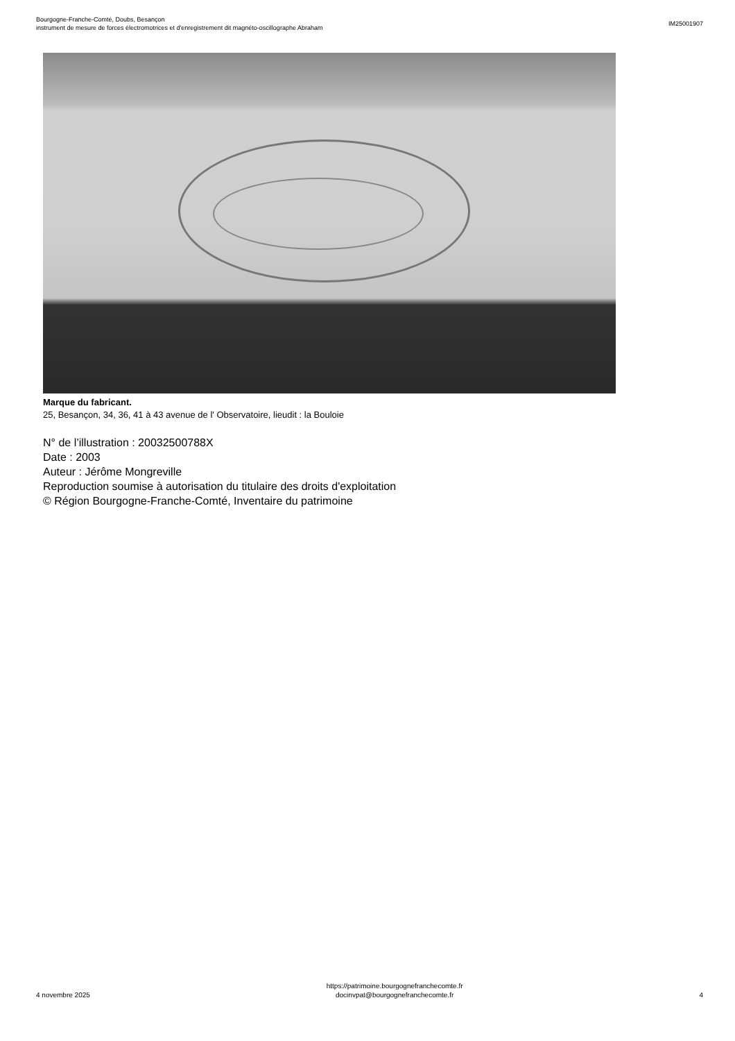Bourgogne-Franche-Comté, Doubs, Besançon
instrument de mesure de forces électromotrices et d'enregistrement dit magnéto-oscillographe Abraham
IM25001907
Marque du fabricant.
25, Besançon, 34, 36, 41 à 43 avenue de l' Observatoire, lieudit : la Bouloie
N° de l’illustration : 20032500788X
Date : 2003
Auteur : Jérôme Mongreville
Reproduction soumise à autorisation du titulaire des droits d'exploitation
© Région Bourgogne-Franche-Comté, Inventaire du patrimoine
4 novembre 2025
https://patrimoine.bourgognefranchecomte.fr
docinvpat@bourgognefranchecomte.fr
4